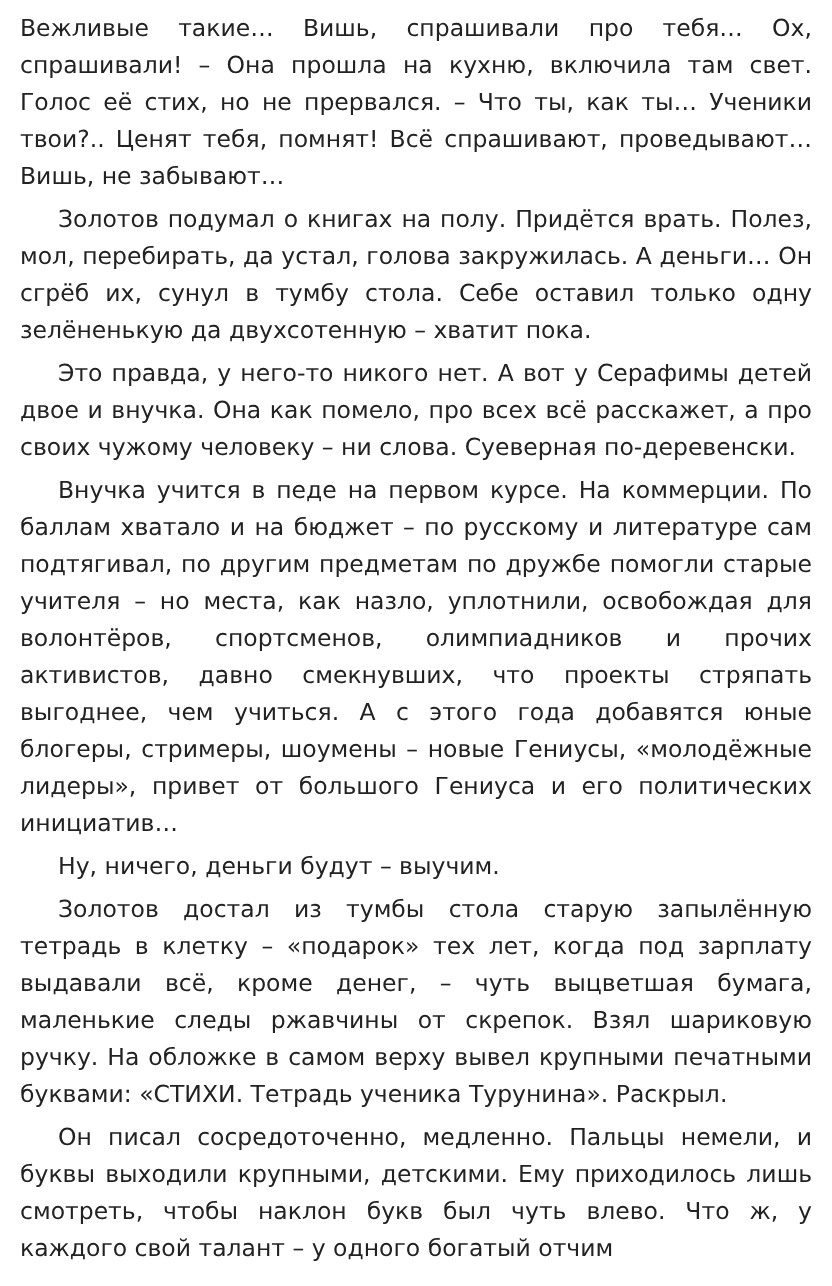Вежливые такие… Вишь, спрашивали про тебя… Ох, спрашивали! – Она прошла на кухню, включила там свет. Голос её стих, но не прервался. – Что ты, как ты… Ученики твои?.. Ценят тебя, помнят! Всё спрашивают, проведывают… Вишь, не забывают…
Золотов подумал о книгах на полу. Придётся врать. Полез, мол, перебирать, да устал, голова закружилась. А деньги… Он сгрёб их, сунул в тумбу стола. Себе оставил только одну зелёненькую да двухсотенную – хватит пока.
Это правда, у него-то никого нет. А вот у Серафимы детей двое и внучка. Она как помело, про всех всё расскажет, а про своих чужому человеку – ни слова. Суеверная по-деревенски.
Внучка учится в педе на первом курсе. На коммерции. По баллам хватало и на бюджет – по русскому и литературе сам подтягивал, по другим предметам по дружбе помогли старые учителя – но места, как назло, уплотнили, освобождая для волонтёров, спортсменов, олимпиадников и прочих активистов, давно смекнувших, что проекты стряпать выгоднее, чем учиться. А с этого года добавятся юные блогеры, стримеры, шоумены – новые Гениусы, «молодёжные лидеры», привет от большого Гениуса и его политических инициатив…
Ну, ничего, деньги будут – выучим.
Золотов достал из тумбы стола старую запылённую тетрадь в клетку – «подарок» тех лет, когда под зарплату выдавали всё, кроме денег, – чуть выцветшая бумага, маленькие следы ржавчины от скрепок. Взял шариковую ручку. На обложке в самом верху вывел крупными печатными буквами: «СТИХИ. Тетрадь ученика Турунина». Раскрыл.
Он писал сосредоточенно, медленно. Пальцы немели, и буквы выходили крупными, детскими. Ему приходилось лишь смотреть, чтобы наклон букв был чуть влево. Что ж, у каждого свой талант – у одного богатый отчим